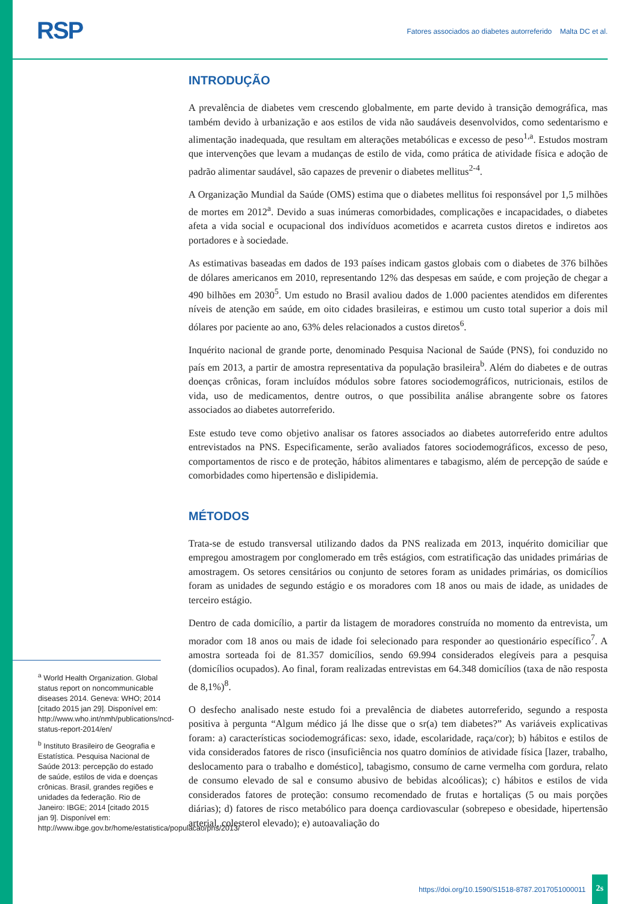RSP
Fatores associados ao diabetes autorreferido Malta DC et al.
INTRODUÇÃO
A prevalência de diabetes vem crescendo globalmente, em parte devido à transição demográfica, mas também devido à urbanização e aos estilos de vida não saudáveis desenvolvidos, como sedentarismo e alimentação inadequada, que resultam em alterações metabólicas e excesso de peso<sup>1,a</sup>. Estudos mostram que intervenções que levam a mudanças de estilo de vida, como prática de atividade física e adoção de padrão alimentar saudável, são capazes de prevenir o diabetes mellitus<sup>2-4</sup>.
A Organização Mundial da Saúde (OMS) estima que o diabetes mellitus foi responsável por 1,5 milhões de mortes em 2012<sup>a</sup>. Devido a suas inúmeras comorbidades, complicações e incapacidades, o diabetes afeta a vida social e ocupacional dos indivíduos acometidos e acarreta custos diretos e indiretos aos portadores e à sociedade.
As estimativas baseadas em dados de 193 países indicam gastos globais com o diabetes de 376 bilhões de dólares americanos em 2010, representando 12% das despesas em saúde, e com projeção de chegar a 490 bilhões em 2030<sup>5</sup>. Um estudo no Brasil avaliou dados de 1.000 pacientes atendidos em diferentes níveis de atenção em saúde, em oito cidades brasileiras, e estimou um custo total superior a dois mil dólares por paciente ao ano, 63% deles relacionados a custos diretos<sup>6</sup>.
Inquérito nacional de grande porte, denominado Pesquisa Nacional de Saúde (PNS), foi conduzido no país em 2013, a partir de amostra representativa da população brasileira<sup>b</sup>. Além do diabetes e de outras doenças crônicas, foram incluídos módulos sobre fatores sociodemográficos, nutricionais, estilos de vida, uso de medicamentos, dentre outros, o que possibilita análise abrangente sobre os fatores associados ao diabetes autorreferido.
Este estudo teve como objetivo analisar os fatores associados ao diabetes autorreferido entre adultos entrevistados na PNS. Especificamente, serão avaliados fatores sociodemográficos, excesso de peso, comportamentos de risco e de proteção, hábitos alimentares e tabagismo, além de percepção de saúde e comorbidades como hipertensão e dislipidemia.
MÉTODOS
Trata-se de estudo transversal utilizando dados da PNS realizada em 2013, inquérito domiciliar que empregou amostragem por conglomerado em três estágios, com estratificação das unidades primárias de amostragem. Os setores censitários ou conjunto de setores foram as unidades primárias, os domicílios foram as unidades de segundo estágio e os moradores com 18 anos ou mais de idade, as unidades de terceiro estágio.
Dentro de cada domicílio, a partir da listagem de moradores construída no momento da entrevista, um morador com 18 anos ou mais de idade foi selecionado para responder ao questionário específico<sup>7</sup>. A amostra sorteada foi de 81.357 domicílios, sendo 69.994 considerados elegíveis para a pesquisa (domicílios ocupados). Ao final, foram realizadas entrevistas em 64.348 domicílios (taxa de não resposta de 8,1%)<sup>8</sup>.
O desfecho analisado neste estudo foi a prevalência de diabetes autorreferido, segundo a resposta positiva à pergunta “Algum médico já lhe disse que o sr(a) tem diabetes?” As variáveis explicativas foram: a) características sociodemográficas: sexo, idade, escolaridade, raça/cor); b) hábitos e estilos de vida considerados fatores de risco (insuficiência nos quatro domínios de atividade física [lazer, trabalho, deslocamento para o trabalho e doméstico], tabagismo, consumo de carne vermelha com gordura, relato de consumo elevado de sal e consumo abusivo de bebidas alcoólicas); c) hábitos e estilos de vida considerados fatores de proteção: consumo recomendado de frutas e hortaliças (5 ou mais porções diárias); d) fatores de risco metabólico para doença cardiovascular (sobrepeso e obesidade, hipertensão arterial, colesterol elevado); e) autoavaliação do
<sup>a</sup> World Health Organization. Global status report on noncommunicable diseases 2014. Geneva: WHO; 2014 [citado 2015 jan 29]. Disponível em: http://www.who.int/nmh/publications/ncd-status-report-2014/en/
<sup>b</sup> Instituto Brasileiro de Geografia e Estatística. Pesquisa Nacional de Saúde 2013: percepção do estado de saúde, estilos de vida e doenças crônicas. Brasil, grandes regiões e unidades da federação. Rio de Janeiro: IBGE; 2014 [citado 2015 jan 9]. Disponível em: http://www.ibge.gov.br/home/estatistica/populacao/pns/2013/
https://doi.org/10.1590/S1518-8787.2017051000011 2s